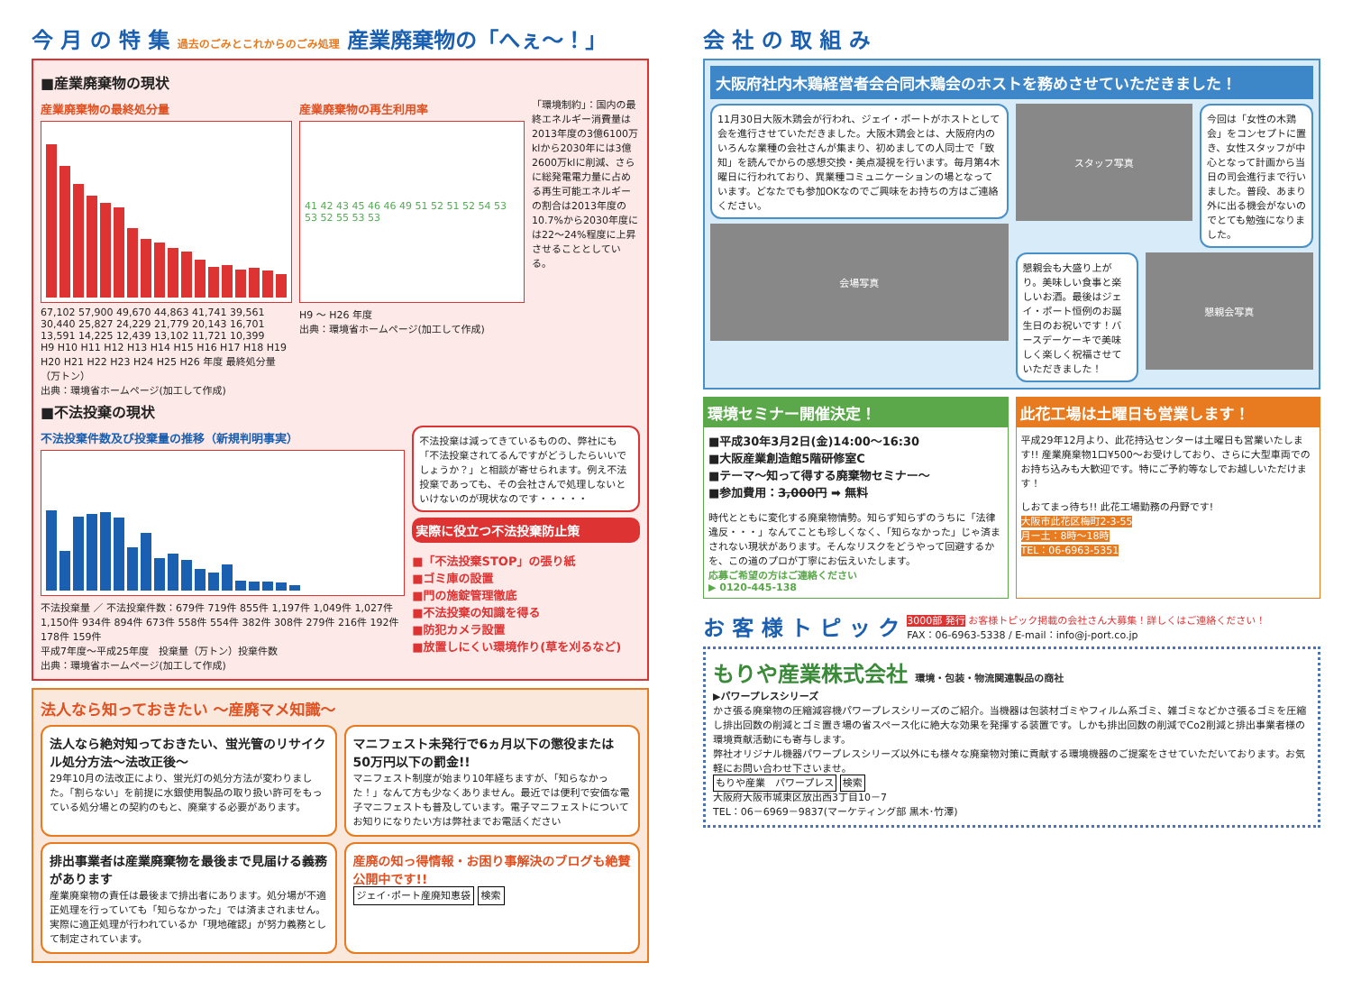今 月 の 特 集 過去のごみとこれからのごみ処理 産業廃棄物の「へぇ～！」
■産業廃棄物の現状
産業廃棄物の最終処分量
67,102 57,900 49,670 44,863 41,741 39,561 30,440 25,827 24,229 21,779 20,143 16,701 13,591 14,225 12,439 13,102 11,721 10,399
H9 H10 H11 H12 H13 H14 H15 H16 H17 H18 H19 H20 H21 H22 H23 H24 H25 H26 年度 最終処分量（万トン）
出典：環境省ホームページ(加工して作成)
産業廃棄物の再生利用率
41 42 43 45 46 46 49 51 52 51 52 54 53 53 52 55 53 53
H9 〜 H26 年度
出典：環境省ホームページ(加工して作成)
「環境制約」：国内の最終エネルギー消費量は2013年度の3億6100万klから2030年には3億2600万klに削減、さらに総発電電力量に占める再生可能エネルギーの割合は2013年度の10.7%から2030年度には22～24%程度に上昇させることとしている。
■不法投棄の現状
不法投棄件数及び投棄量の推移（新規判明事実）
不法投棄量 ／ 不法投棄件数：679件 719件 855件 1,197件 1,049件 1,027件 1,150件 934件 894件 673件 558件 554件 382件 308件 279件 216件 192件 178件 159件
平成7年度〜平成25年度　投棄量（万トン）投棄件数
出典：環境省ホームページ(加工して作成)
不法投棄は減ってきているものの、弊社にも「不法投棄されてるんですがどうしたらいいでしょうか？」と相談が寄せられます。例え不法投棄であっても、その会社さんで処理しないといけないのが現状なのです・・・・・
実際に役立つ不法投棄防止策
■「不法投棄STOP」の張り紙
■ゴミ庫の設置
■門の施錠管理徹底
■不法投棄の知識を得る
■防犯カメラ設置
■放置しにくい環境作り(草を刈るなど)
法人なら知っておきたい ～産廃マメ知識～
法人なら絶対知っておきたい、蛍光管のリサイクル処分方法～法改正後～
29年10月の法改正により、蛍光灯の処分方法が変わりました。「割らない」を前提に水銀使用製品の取り扱い許可をもっている処分場との契約のもと、廃棄する必要があります。
マニフェスト未発行で6ヵ月以下の懲役または50万円以下の罰金!!
マニフェスト制度が始まり10年経ちますが、「知らなかった！」なんて方も少なくありません。最近では便利で安価な電子マニフェストも普及しています。電子マニフェストについてお知りになりたい方は弊社までお電話ください
排出事業者は産業廃棄物を最後まで見届ける義務があります
産業廃棄物の責任は最後まで排出者にあります。処分場が不適正処理を行っていても「知らなかった」では済まされません。実際に適正処理が行われているか「現地確認」が努力義務として制定されています。
産廃の知っ得情報・お困り事解決のブログも絶賛公開中です!!
ジェイ･ポート産廃知恵袋 検索
会 社 の 取 組 み
大阪府社内木鶏経営者会合同木鶏会のホストを務めさせていただきました！
11月30日大阪木鶏会が行われ、ジェイ・ポートがホストとして会を進行させていただきました。大阪木鶏会とは、大阪府内のいろんな業種の会社さんが集まり、初めましての人同士で「致知」を読んでからの感想交換・美点凝視を行います。毎月第4木曜日に行われており、異業種コミュニケーションの場となっています。どなたでも参加OKなのでご興味をお持ちの方はご連絡ください。
会場写真
スタッフ写真
今回は「女性の木鶏会」をコンセプトに置き、女性スタッフが中心となって計画から当日の司会進行まで行いました。普段、あまり外に出る機会がないのでとても勉強になりました。
懇親会も大盛り上がり。美味しい食事と楽しいお酒。最後はジェイ・ポート恒例のお誕生日のお祝いです！バースデーケーキで美味しく楽しく祝福させていただきました！
懇親会写真
環境セミナー開催決定！
■平成30年3月2日(金)14:00～16:30
■大阪産業創造館5階研修室C
■テーマ～知って得する廃棄物セミナー～
■参加費用：3,000円 ➡ 無料
時代とともに変化する廃棄物情勢。知らず知らずのうちに「法律違反・・・」なんてことも珍しくなく、「知らなかった」じゃ済まされない現状があります。そんなリスクをどうやって回避するかを、この道のプロが丁寧にお伝えいたします。
応募ご希望の方はご連絡ください
▶ 0120-445-138
此花工場は土曜日も営業します！
平成29年12月より、此花持込センターは土曜日も営業いたします!! 産業廃棄物1口¥500～お受けしており、さらに大型車両でのお持ち込みも大歓迎です。特にご予約等なしでお越しいただけます！
しおてまっ待ち!! 此花工場勤務の丹野です!
大阪市此花区梅町2-3-55
月ー土：8時～18時
TEL：06-6963-5351
お 客 様 ト ピ ッ ク
3000部 発行 お客様トピック掲載の会社さん大募集！詳しくはご連絡ください！
FAX：06-6963-5338 / E-mail：info@j-port.co.jp
もりや産業株式会社 環境・包装・物流関連製品の商社
▶パワープレスシリーズ
かさ張る廃棄物の圧縮減容機パワープレスシリーズのご紹介。当機器は包装材ゴミやフィルム系ゴミ、雑ゴミなどかさ張るゴミを圧縮し排出回数の削減とゴミ置き場の省スペース化に絶大な効果を発揮する装置です。しかも排出回数の削減でCo2削減と排出事業者様の環境貢献活動にも寄与します。
弊社オリジナル機器パワープレスシリーズ以外にも様々な廃棄物対策に貢献する環境機器のご提案をさせていただいております。お気軽にお問い合わせ下さいませ。
もりや産業　パワープレス 検索
大阪府大阪市城東区放出西3丁目10－7
TEL：06－6969－9837(マーケティング部 黒木･竹澤)